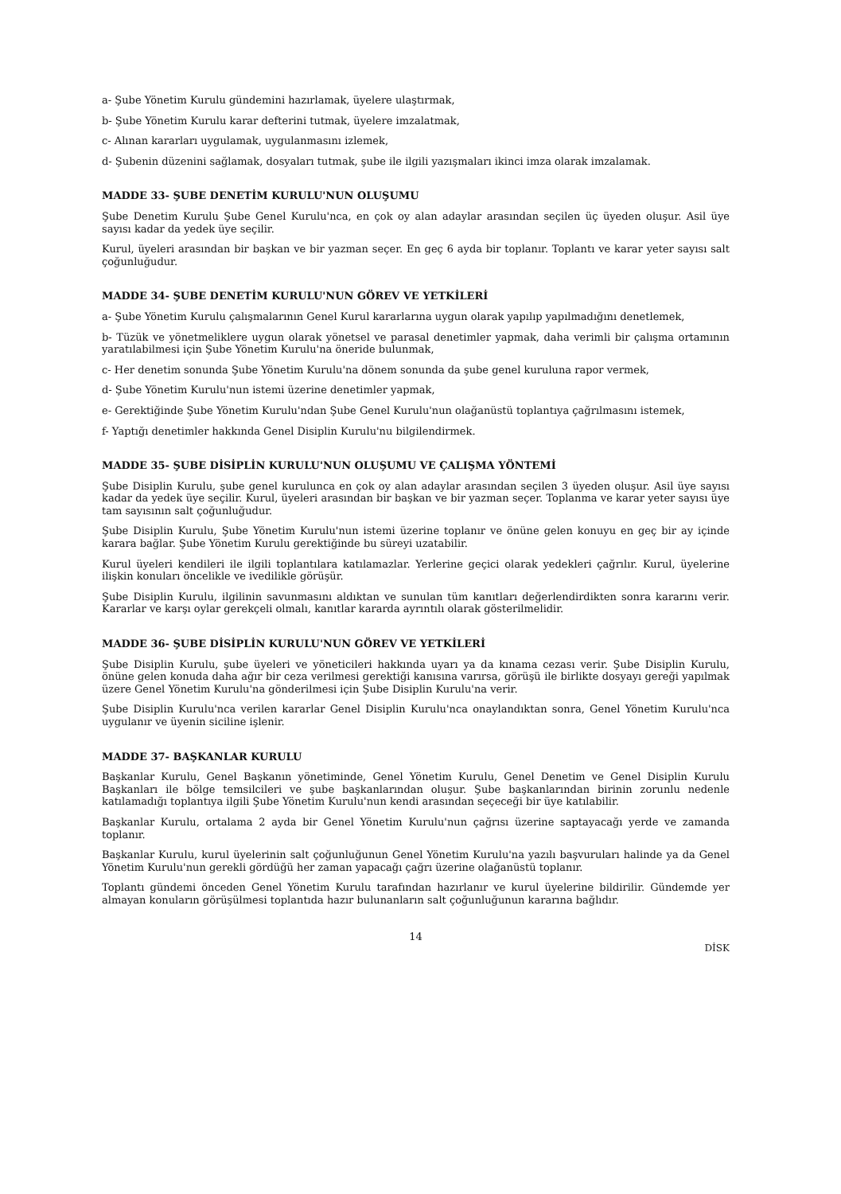a- Şube Yönetim Kurulu gündemini hazırlamak, üyelere ulaştırmak,
b- Şube Yönetim Kurulu karar defterini tutmak, üyelere imzalatmak,
c- Alınan kararları uygulamak, uygulanmasını izlemek,
d- Şubenin düzenini sağlamak, dosyaları tutmak, şube ile ilgili yazışmaları ikinci imza olarak imzalamak.
MADDE 33- ŞUBE DENETİM KURULU'NUN OLUŞUMU
Şube Denetim Kurulu Şube Genel Kurulu'nca, en çok oy alan adaylar arasından seçilen üç üyeden oluşur. Asil üye sayısı kadar da yedek üye seçilir.
Kurul, üyeleri arasından bir başkan ve bir yazman seçer. En geç 6 ayda bir toplanır. Toplantı ve karar yeter sayısı salt çoğunluğudur.
MADDE 34- ŞUBE DENETİM KURULU'NUN GÖREV VE YETKİLERİ
a- Şube Yönetim Kurulu çalışmalarının Genel Kurul kararlarına uygun olarak yapılıp yapılmadığını denetlemek,
b- Tüzük ve yönetmeliklere uygun olarak yönetsel ve parasal denetimler yapmak, daha verimli bir çalışma ortamının yaratılabilmesi için Şube Yönetim Kurulu'na öneride bulunmak,
c- Her denetim sonunda Şube Yönetim Kurulu'na dönem sonunda da şube genel kuruluna rapor vermek,
d- Şube Yönetim Kurulu'nun istemi üzerine denetimler yapmak,
e- Gerektiğinde Şube Yönetim Kurulu'ndan Şube Genel Kurulu'nun olağanüstü toplantıya çağrılmasını istemek,
f- Yaptığı denetimler hakkında Genel Disiplin Kurulu'nu bilgilendirmek.
MADDE 35- ŞUBE DİSİPLİN KURULU'NUN OLUŞUMU VE ÇALIŞMA YÖNTEMİ
Şube Disiplin Kurulu, şube genel kurulunca en çok oy alan adaylar arasından seçilen 3 üyeden oluşur. Asil üye sayısı kadar da yedek üye seçilir. Kurul, üyeleri arasından bir başkan ve bir yazman seçer. Toplanma ve karar yeter sayısı üye tam sayısının salt çoğunluğudur.
Şube Disiplin Kurulu, Şube Yönetim Kurulu'nun istemi üzerine toplanır ve önüne gelen konuyu en geç bir ay içinde karara bağlar. Şube Yönetim Kurulu gerektiğinde bu süreyi uzatabilir.
Kurul üyeleri kendileri ile ilgili toplantılara katılamazlar. Yerlerine geçici olarak yedekleri çağrılır. Kurul, üyelerine ilişkin konuları öncelikle ve ivedilikle görüşür.
Şube Disiplin Kurulu, ilgilinin savunmasını aldıktan ve sunulan tüm kanıtları değerlendirdikten sonra kararını verir. Kararlar ve karşı oylar gerekçeli olmalı, kanıtlar kararda ayrıntılı olarak gösterilmelidir.
MADDE 36- ŞUBE DİSİPLİN KURULU'NUN GÖREV VE YETKİLERİ
Şube Disiplin Kurulu, şube üyeleri ve yöneticileri hakkında uyarı ya da kınama cezası verir. Şube Disiplin Kurulu, önüne gelen konuda daha ağır bir ceza verilmesi gerektiği kanısına varırsa, görüşü ile birlikte dosyayı gereği yapılmak üzere Genel Yönetim Kurulu'na gönderilmesi için Şube Disiplin Kurulu'na verir.
Şube Disiplin Kurulu'nca verilen kararlar Genel Disiplin Kurulu'nca onaylandıktan sonra, Genel Yönetim Kurulu'nca uygulanır ve üyenin siciline işlenir.
MADDE 37- BAŞKANLAR KURULU
Başkanlar Kurulu, Genel Başkanın yönetiminde, Genel Yönetim Kurulu, Genel Denetim ve Genel Disiplin Kurulu Başkanları ile bölge temsilcileri ve şube başkanlarından oluşur. Şube başkanlarından birinin zorunlu nedenle katılamadığı toplantıya ilgili Şube Yönetim Kurulu'nun kendi arasından seçeceği bir üye katılabilir.
Başkanlar Kurulu, ortalama 2 ayda bir Genel Yönetim Kurulu'nun çağrısı üzerine saptayacağı yerde ve zamanda toplanır.
Başkanlar Kurulu, kurul üyelerinin salt çoğunluğunun Genel Yönetim Kurulu'na yazılı başvuruları halinde ya da Genel Yönetim Kurulu'nun gerekli gördüğü her zaman yapacağı çağrı üzerine olağanüstü toplanır.
Toplantı gündemi önceden Genel Yönetim Kurulu tarafından hazırlanır ve kurul üyelerine bildirilir. Gündemde yer almayan konuların görüşülmesi toplantıda hazır bulunanların salt çoğunluğunun kararına bağlıdır.
14
DİSK